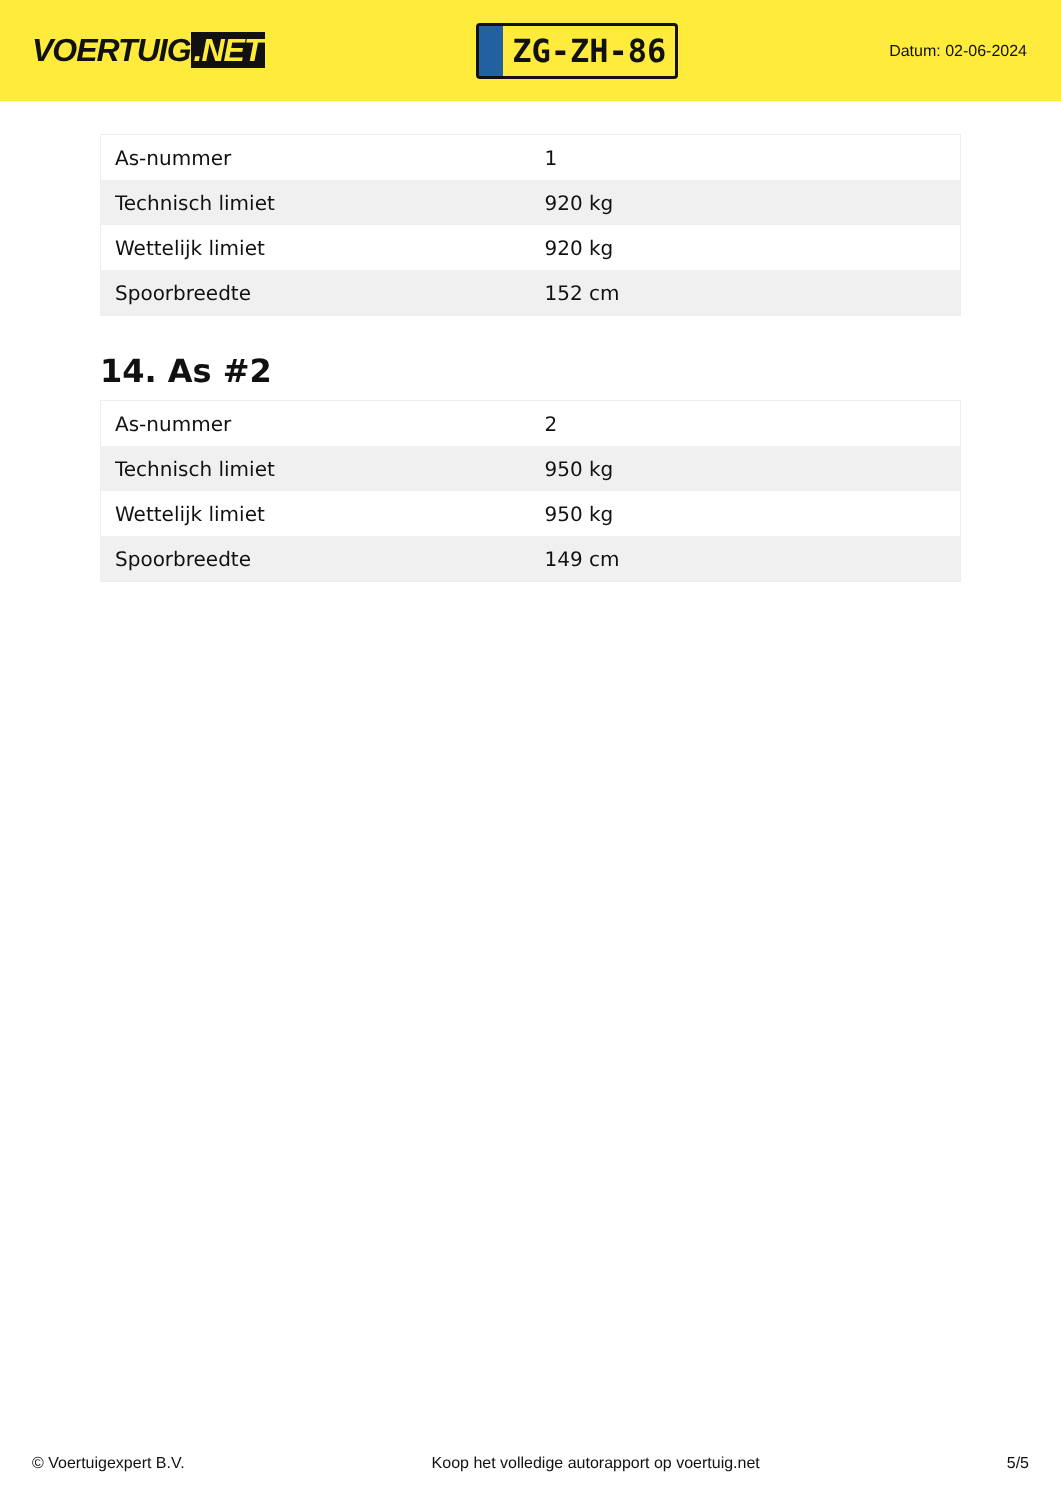VOERTUIG.NET
ZG-ZH-86
Datum: 02-06-2024
| As-nummer | 1 |
| Technisch limiet | 920 kg |
| Wettelijk limiet | 920 kg |
| Spoorbreedte | 152 cm |
14. As #2
| As-nummer | 2 |
| Technisch limiet | 950 kg |
| Wettelijk limiet | 950 kg |
| Spoorbreedte | 149 cm |
© Voertuigexpert B.V. Koop het volledige autorapport op voertuig.net 5/5